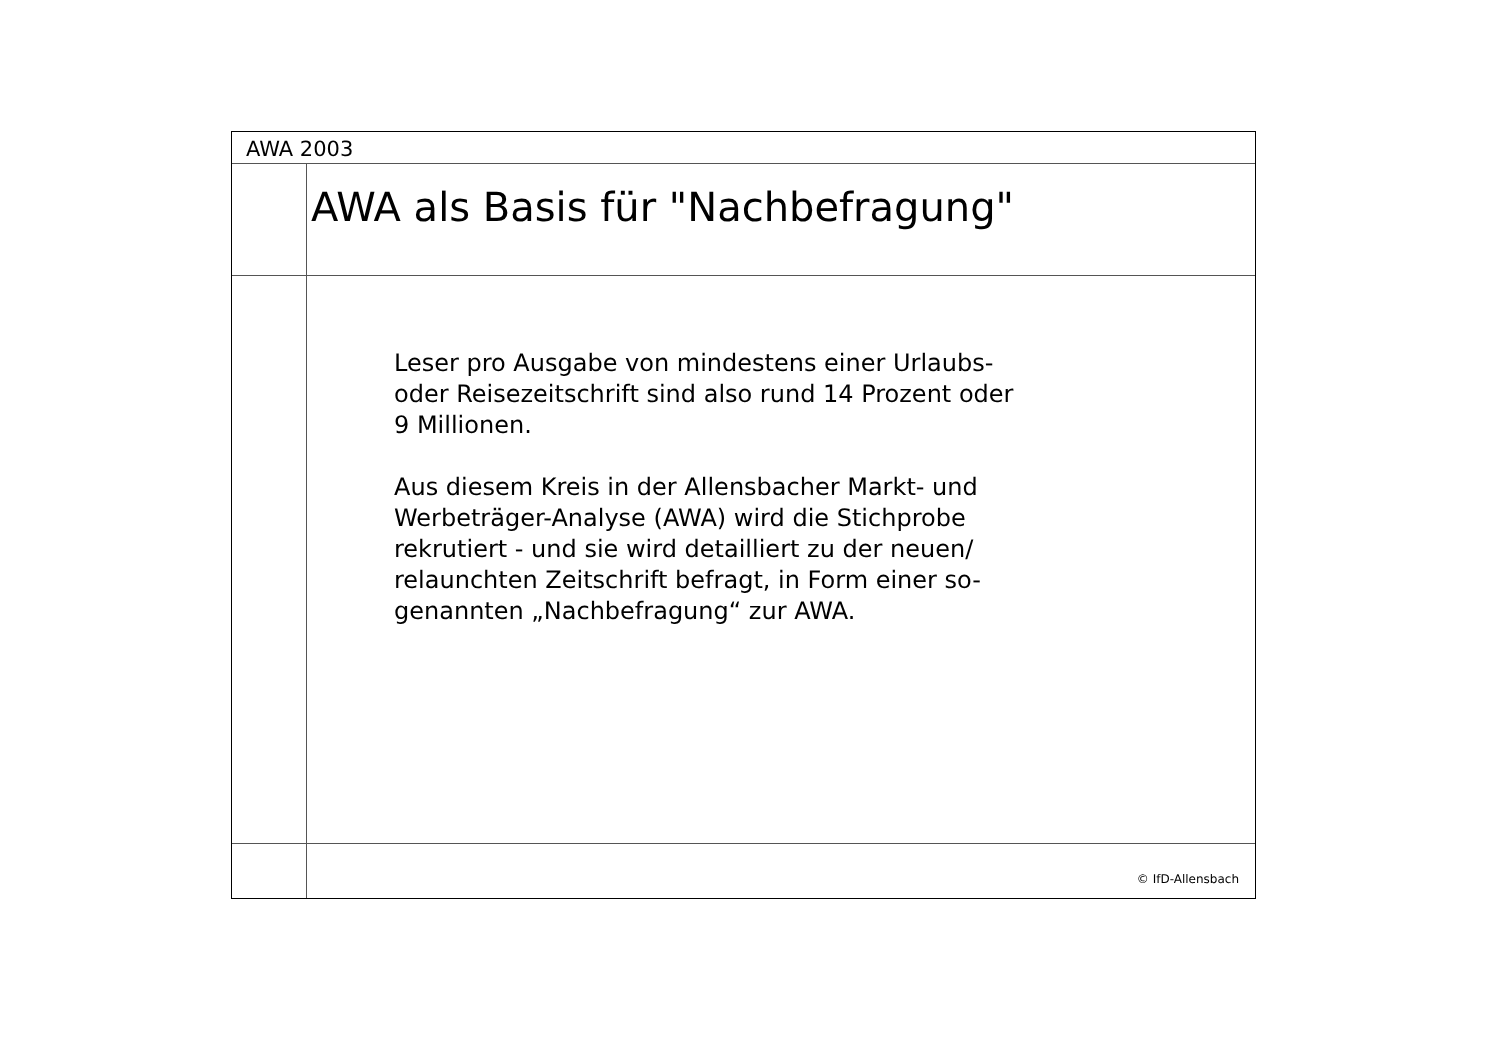AWA 2003
AWA als Basis für "Nachbefragung"
Leser pro Ausgabe von mindestens einer Urlaubs- oder Reisezeitschrift sind also rund 14 Prozent oder 9 Millionen.
Aus diesem Kreis in der Allensbacher Markt- und Werbeträger-Analyse (AWA) wird die Stichprobe rekrutiert - und sie wird detailliert zu der neuen/ relaunchten Zeitschrift befragt, in Form einer so-genannten „Nachbefragung“ zur AWA.
© IfD-Allensbach